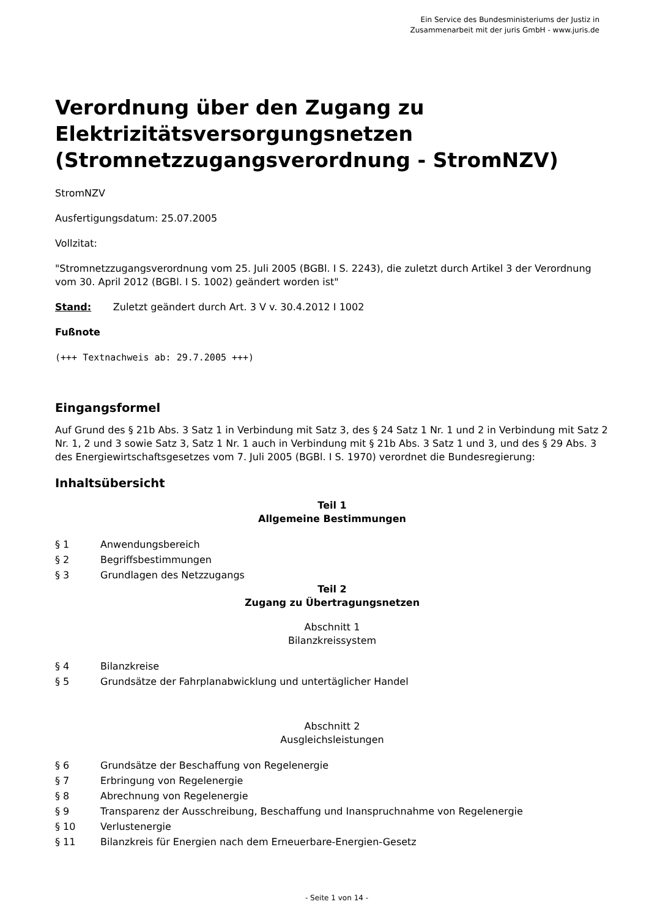Ein Service des Bundesministeriums der Justiz in
Zusammenarbeit mit der juris GmbH - www.juris.de
Verordnung über den Zugang zu Elektrizitätsversorgungsnetzen (Stromnetzzugangsverordnung - StromNZV)
StromNZV
Ausfertigungsdatum: 25.07.2005
Vollzitat:
"Stromnetzzugangsverordnung vom 25. Juli 2005 (BGBl. I S. 2243), die zuletzt durch Artikel 3 der Verordnung vom 30. April 2012 (BGBl. I S. 1002) geändert worden ist"
Stand: Zuletzt geändert durch Art. 3 V v. 30.4.2012 I 1002
Fußnote
(+++ Textnachweis ab: 29.7.2005 +++)
Eingangsformel
Auf Grund des § 21b Abs. 3 Satz 1 in Verbindung mit Satz 3, des § 24 Satz 1 Nr. 1 und 2 in Verbindung mit Satz 2 Nr. 1, 2 und 3 sowie Satz 3, Satz 1 Nr. 1 auch in Verbindung mit § 21b Abs. 3 Satz 1 und 3, und des § 29 Abs. 3 des Energiewirtschaftsgesetzes vom 7. Juli 2005 (BGBl. I S. 1970) verordnet die Bundesregierung:
Inhaltsübersicht
Teil 1
Allgemeine Bestimmungen
§ 1 Anwendungsbereich
§ 2 Begriffsbestimmungen
§ 3 Grundlagen des Netzzugangs
Teil 2
Zugang zu Übertragungsnetzen
Abschnitt 1
Bilanzkreissystem
§ 4 Bilanzkreise
§ 5 Grundsätze der Fahrplanabwicklung und untertäglicher Handel
Abschnitt 2
Ausgleichsleistungen
§ 6 Grundsätze der Beschaffung von Regelenergie
§ 7 Erbringung von Regelenergie
§ 8 Abrechnung von Regelenergie
§ 9 Transparenz der Ausschreibung, Beschaffung und Inanspruchnahme von Regelenergie
§ 10 Verlustenergie
§ 11 Bilanzkreis für Energien nach dem Erneuerbare-Energien-Gesetz
- Seite 1 von 14 -